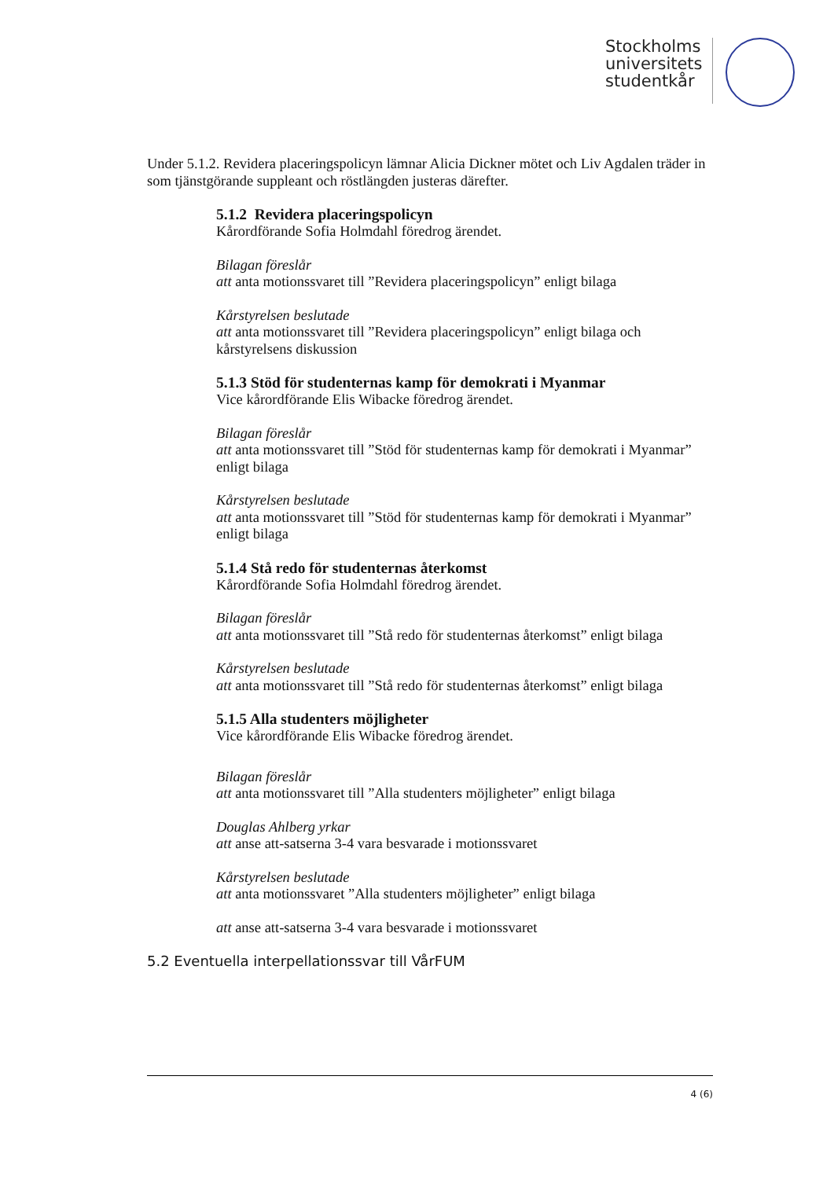Stockholms
universitets
studentkår
Under 5.1.2. Revidera placeringspolicyn lämnar Alicia Dickner mötet och Liv Agdalen träder in som tjänstgörande suppleant och röstlängden justeras därefter.
5.1.2 Revidera placeringspolicyn
Kårordförande Sofia Holmdahl föredrog ärendet.
Bilagan föreslår
att anta motionssvaret till ”Revidera placeringspolicyn” enligt bilaga
Kårstyrelsen beslutade
att anta motionssvaret till ”Revidera placeringspolicyn” enligt bilaga och kårstyrelsens diskussion
5.1.3 Stöd för studenternas kamp för demokrati i Myanmar
Vice kårordförande Elis Wibacke föredrog ärendet.
Bilagan föreslår
att anta motionssvaret till ”Stöd för studenternas kamp för demokrati i Myanmar” enligt bilaga
Kårstyrelsen beslutade
att anta motionssvaret till ”Stöd för studenternas kamp för demokrati i Myanmar” enligt bilaga
5.1.4 Stå redo för studenternas återkomst
Kårordförande Sofia Holmdahl föredrog ärendet.
Bilagan föreslår
att anta motionssvaret till ”Stå redo för studenternas återkomst” enligt bilaga
Kårstyrelsen beslutade
att anta motionssvaret till ”Stå redo för studenternas återkomst” enligt bilaga
5.1.5 Alla studenters möjligheter
Vice kårordförande Elis Wibacke föredrog ärendet.
Bilagan föreslår
att anta motionssvaret till ”Alla studenters möjligheter” enligt bilaga
Douglas Ahlberg yrkar
att anse att-satserna 3-4 vara besvarade i motionssvaret
Kårstyrelsen beslutade
att anta motionssvaret ”Alla studenters möjligheter” enligt bilaga
att anse att-satserna 3-4 vara besvarade i motionssvaret
5.2 Eventuella interpellationssvar till VårFUM
4 (6)